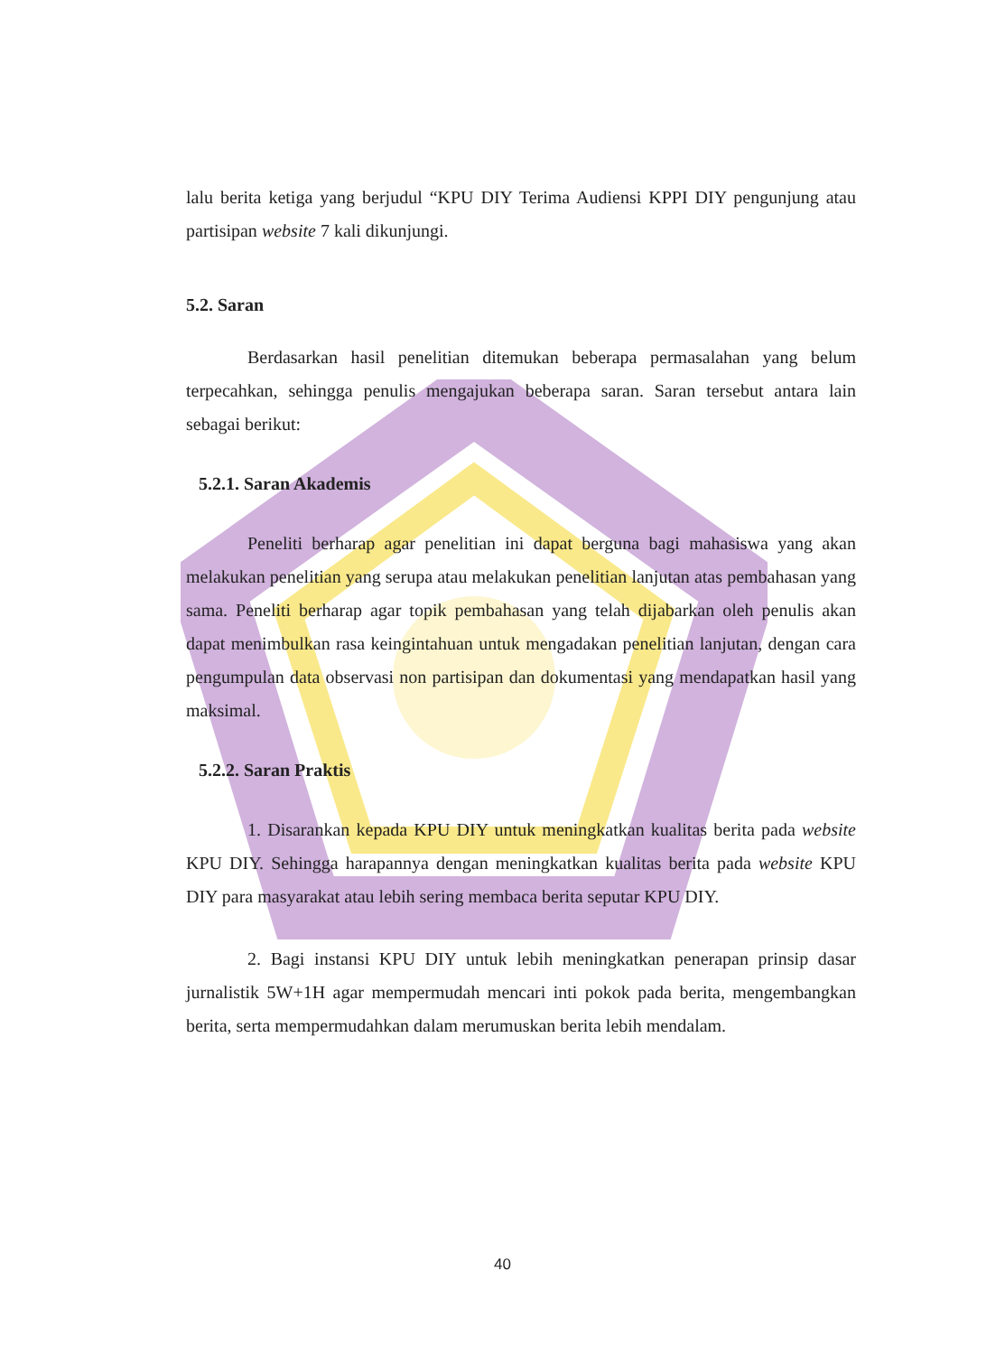lalu berita ketiga yang berjudul “KPU DIY Terima Audiensi KPPI DIY pengunjung atau partisipan website 7 kali dikunjungi.
5.2. Saran
Berdasarkan hasil penelitian ditemukan beberapa permasalahan yang belum terpecahkan, sehingga penulis mengajukan beberapa saran. Saran tersebut antara lain sebagai berikut:
5.2.1. Saran Akademis
Peneliti berharap agar penelitian ini dapat berguna bagi mahasiswa yang akan melakukan penelitian yang serupa atau melakukan penelitian lanjutan atas pembahasan yang sama. Peneliti berharap agar topik pembahasan yang telah dijabarkan oleh penulis akan dapat menimbulkan rasa keingintahuan untuk mengadakan penelitian lanjutan, dengan cara pengumpulan data observasi non partisipan dan dokumentasi yang mendapatkan hasil yang maksimal.
5.2.2. Saran Praktis
1. Disarankan kepada KPU DIY untuk meningkatkan kualitas berita pada website KPU DIY. Sehingga harapannya dengan meningkatkan kualitas berita pada website KPU DIY para masyarakat atau lebih sering membaca berita seputar KPU DIY.
2. Bagi instansi KPU DIY untuk lebih meningkatkan penerapan prinsip dasar jurnalistik 5W+1H agar mempermudah mencari inti pokok pada berita, mengembangkan berita, serta mempermudahkan dalam merumuskan berita lebih mendalam.
40